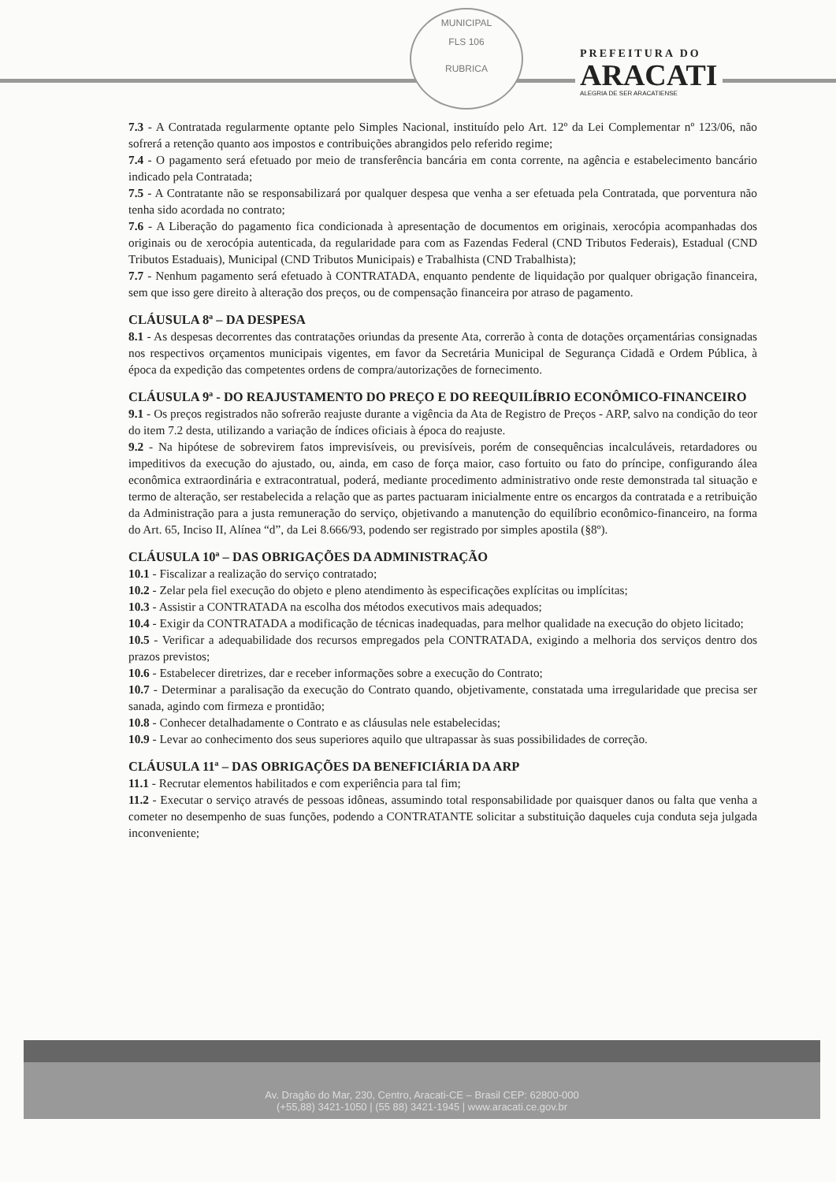MUNICIPAL
FLS 106
RUBRICA
PREFEITURA DO
ARACATI
ALEGRIA DE SER ARACATIENSE
7.3 - A Contratada regularmente optante pelo Simples Nacional, instituído pelo Art. 12º da Lei Complementar nº 123/06, não sofrerá a retenção quanto aos impostos e contribuições abrangidos pelo referido regime;
7.4 - O pagamento será efetuado por meio de transferência bancária em conta corrente, na agência e estabelecimento bancário indicado pela Contratada;
7.5 - A Contratante não se responsabilizará por qualquer despesa que venha a ser efetuada pela Contratada, que porventura não tenha sido acordada no contrato;
7.6 - A Liberação do pagamento fica condicionada à apresentação de documentos em originais, xerocópia acompanhadas dos originais ou de xerocópia autenticada, da regularidade para com as Fazendas Federal (CND Tributos Federais), Estadual (CND Tributos Estaduais), Municipal (CND Tributos Municipais) e Trabalhista (CND Trabalhista);
7.7 - Nenhum pagamento será efetuado à CONTRATADA, enquanto pendente de liquidação por qualquer obrigação financeira, sem que isso gere direito à alteração dos preços, ou de compensação financeira por atraso de pagamento.
CLÁUSULA 8ª – DA DESPESA
8.1 - As despesas decorrentes das contratações oriundas da presente Ata, correrão à conta de dotações orçamentárias consignadas nos respectivos orçamentos municipais vigentes, em favor da Secretária Municipal de Segurança Cidadã e Ordem Pública, à época da expedição das competentes ordens de compra/autorizações de fornecimento.
CLÁUSULA 9ª - DO REAJUSTAMENTO DO PREÇO E DO REEQUILÍBRIO ECONÔMICO-FINANCEIRO
9.1 - Os preços registrados não sofrerão reajuste durante a vigência da Ata de Registro de Preços - ARP, salvo na condição do teor do item 7.2 desta, utilizando a variação de índices oficiais à época do reajuste.
9.2 - Na hipótese de sobrevirem fatos imprevisíveis, ou previsíveis, porém de consequências incalculáveis, retardadores ou impeditivos da execução do ajustado, ou, ainda, em caso de força maior, caso fortuito ou fato do príncipe, configurando álea econômica extraordinária e extracontratual, poderá, mediante procedimento administrativo onde reste demonstrada tal situação e termo de alteração, ser restabelecida a relação que as partes pactuaram inicialmente entre os encargos da contratada e a retribuição da Administração para a justa remuneração do serviço, objetivando a manutenção do equilíbrio econômico-financeiro, na forma do Art. 65, Inciso II, Alínea “d”, da Lei 8.666/93, podendo ser registrado por simples apostila (§8º).
CLÁUSULA 10ª – DAS OBRIGAÇÕES DA ADMINISTRAÇÃO
10.1 - Fiscalizar a realização do serviço contratado;
10.2 - Zelar pela fiel execução do objeto e pleno atendimento às especificações explícitas ou implícitas;
10.3 - Assistir a CONTRATADA na escolha dos métodos executivos mais adequados;
10.4 - Exigir da CONTRATADA a modificação de técnicas inadequadas, para melhor qualidade na execução do objeto licitado;
10.5 - Verificar a adequabilidade dos recursos empregados pela CONTRATADA, exigindo a melhoria dos serviços dentro dos prazos previstos;
10.6 - Estabelecer diretrizes, dar e receber informações sobre a execução do Contrato;
10.7 - Determinar a paralisação da execução do Contrato quando, objetivamente, constatada uma irregularidade que precisa ser sanada, agindo com firmeza e prontidão;
10.8 - Conhecer detalhadamente o Contrato e as cláusulas nele estabelecidas;
10.9 - Levar ao conhecimento dos seus superiores aquilo que ultrapassar às suas possibilidades de correção.
CLÁUSULA 11ª – DAS OBRIGAÇÕES DA BENEFICIÁRIA DA ARP
11.1 - Recrutar elementos habilitados e com experiência para tal fim;
11.2 - Executar o serviço através de pessoas idôneas, assumindo total responsabilidade por quaisquer danos ou falta que venha a cometer no desempenho de suas funções, podendo a CONTRATANTE solicitar a substituição daqueles cuja conduta seja julgada inconveniente;
Av. Dragão do Mar, 230, Centro, Aracati-CE – Brasil CEP: 62800-000
(+55,88) 3421-1050 | (55 88) 3421-1945 | www.aracati.ce.gov.br